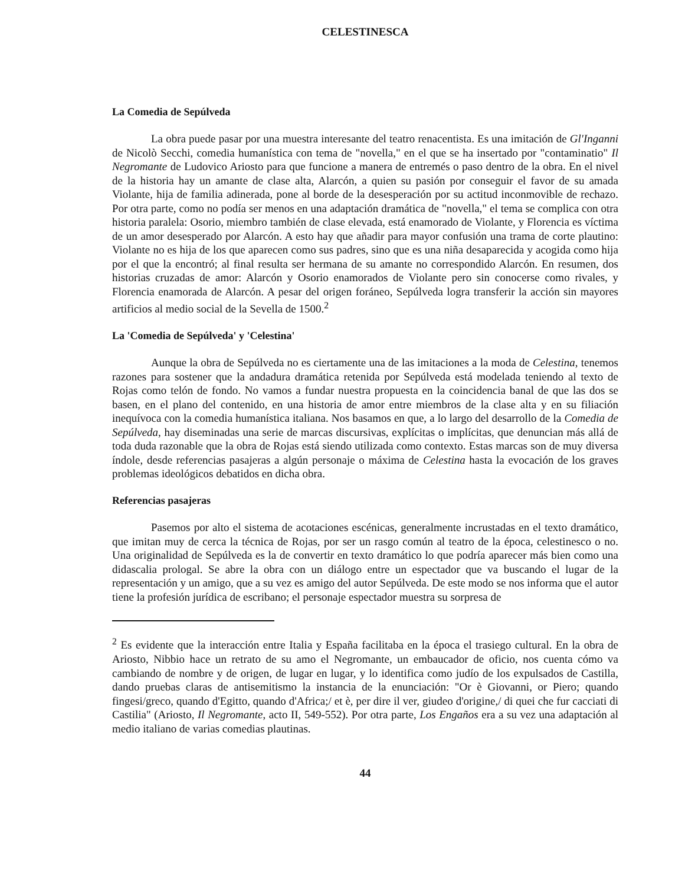CELESTINESCA
La Comedia de Sepúlveda
La obra puede pasar por una muestra interesante del teatro renacentista. Es una imitación de Gl'Inganni de Nicolò Secchi, comedia humanística con tema de "novella," en el que se ha insertado por "contaminatio" Il Negromante de Ludovico Ariosto para que funcione a manera de entremés o paso dentro de la obra. En el nivel de la historia hay un amante de clase alta, Alarcón, a quien su pasión por conseguir el favor de su amada Violante, hija de familia adinerada, pone al borde de la desesperación por su actitud inconmovible de rechazo. Por otra parte, como no podía ser menos en una adaptación dramática de "novella," el tema se complica con otra historia paralela: Osorio, miembro también de clase elevada, está enamorado de Violante, y Florencia es víctima de un amor desesperado por Alarcón. A esto hay que añadir para mayor confusión una trama de corte plautino: Violante no es hija de los que aparecen como sus padres, sino que es una niña desaparecida y acogida como hija por el que la encontró; al final resulta ser hermana de su amante no correspondido Alarcón. En resumen, dos historias cruzadas de amor: Alarcón y Osorio enamorados de Violante pero sin conocerse como rivales, y Florencia enamorada de Alarcón. A pesar del origen foráneo, Sepúlveda logra transferir la acción sin mayores artificios al medio social de la Sevella de 1500.<sup>2</sup>
La 'Comedia de Sepúlveda' y 'Celestina'
Aunque la obra de Sepúlveda no es ciertamente una de las imitaciones a la moda de Celestina, tenemos razones para sostener que la andadura dramática retenida por Sepúlveda está modelada teniendo al texto de Rojas como telón de fondo. No vamos a fundar nuestra propuesta en la coincidencia banal de que las dos se basen, en el plano del contenido, en una historia de amor entre miembros de la clase alta y en su filiación inequívoca con la comedia humanística italiana. Nos basamos en que, a lo largo del desarrollo de la Comedia de Sepúlveda, hay diseminadas una serie de marcas discursivas, explícitas o implícitas, que denuncian más allá de toda duda razonable que la obra de Rojas está siendo utilizada como contexto. Estas marcas son de muy diversa índole, desde referencias pasajeras a algún personaje o máxima de Celestina hasta la evocación de los graves problemas ideológicos debatidos en dicha obra.
Referencias pasajeras
Pasemos por alto el sistema de acotaciones escénicas, generalmente incrustadas en el texto dramático, que imitan muy de cerca la técnica de Rojas, por ser un rasgo común al teatro de la época, celestinesco o no. Una originalidad de Sepúlveda es la de convertir en texto dramático lo que podría aparecer más bien como una didascalia prologal. Se abre la obra con un diálogo entre un espectador que va buscando el lugar de la representación y un amigo, que a su vez es amigo del autor Sepúlveda. De este modo se nos informa que el autor tiene la profesión jurídica de escribano; el personaje espectador muestra su sorpresa de
<sup>2</sup> Es evidente que la interacción entre Italia y España facilitaba en la época el trasiego cultural. En la obra de Ariosto, Nibbio hace un retrato de su amo el Negromante, un embaucador de oficio, nos cuenta cómo va cambiando de nombre y de origen, de lugar en lugar, y lo identifica como judío de los expulsados de Castilla, dando pruebas claras de antisemitismo la instancia de la enunciación: "Or è Giovanni, or Piero; quando fingesi/greco, quando d'Egitto, quando d'Africa;/ et è, per dire il ver, giudeo d'origine,/ di quei che fur cacciati di Castilia" (Ariosto, Il Negromante, acto II, 549-552). Por otra parte, Los Engaños era a su vez una adaptación al medio italiano de varias comedias plautinas.
44